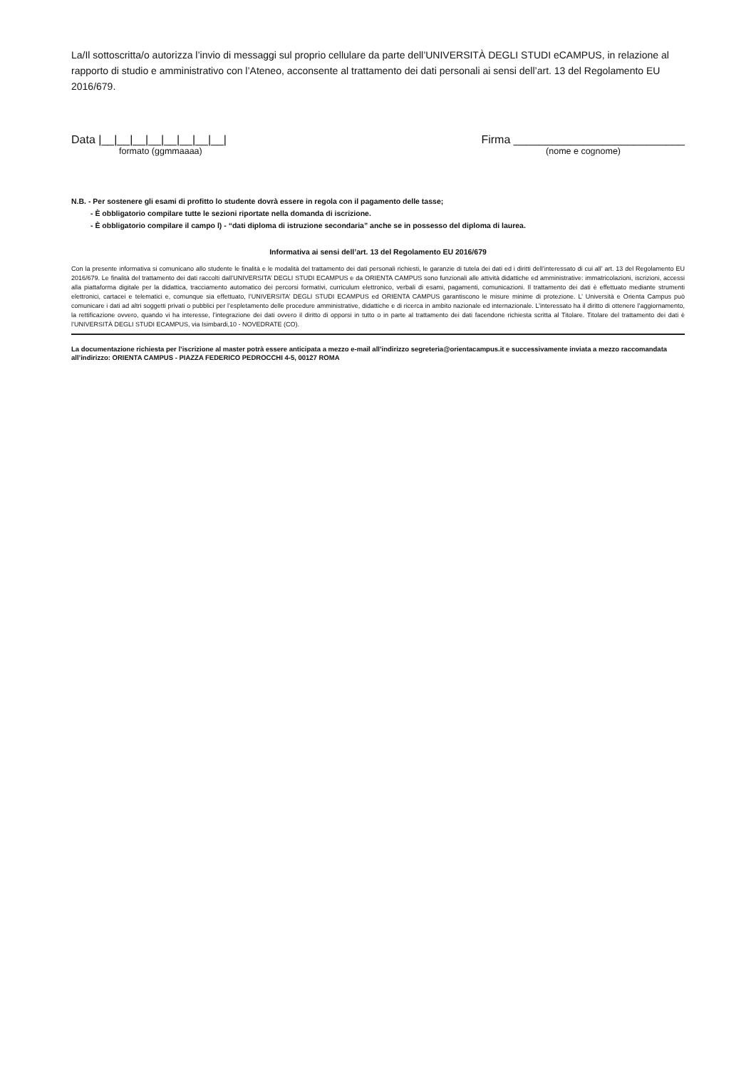La/Il sottoscritta/o autorizza l’invio di messaggi sul proprio cellulare da parte dell’UNIVERSITÀ DEGLI STUDI eCAMPUS, in relazione al rapporto di studio e amministrativo con l’Ateneo, acconsente al trattamento dei dati personali ai sensi dell’art. 13 del Regolamento EU 2016/679.
Data |__|__|__|__|__|__|__|__| Firma ___________________________
formato (ggmmaaaa) (nome e cognome)
N.B. - Per sostenere gli esami di profitto lo studente dovrà essere in regola con il pagamento delle tasse;
- È obbligatorio compilare tutte le sezioni riportate nella domanda di iscrizione.
- È obbligatorio compilare il campo l) - “dati diploma di istruzione secondaria” anche se in possesso del diploma di laurea.
Informativa ai sensi dell’art. 13 del Regolamento EU 2016/679
Con la presente informativa si comunicano allo studente le finalità e le modalità del trattamento dei dati personali richiesti, le garanzie di tutela dei dati ed i diritti dell’interessato di cui all’ art. 13 del Regolamento EU 2016/679. Le finalità del trattamento dei dati raccolti dall’UNIVERSITA’ DEGLI STUDI ECAMPUS e da ORIENTA CAMPUS sono funzionali alle attività didattiche ed amministrative: immatricolazioni, iscrizioni, accessi alla piattaforma digitale per la didattica, tracciamento automatico dei percorsi formativi, curriculum elettronico, verbali di esami, pagamenti, comunicazioni. Il trattamento dei dati è effettuato mediante strumenti elettronici, cartacei e telematici e, comunque sia effettuato, l’UNIVERSITA’ DEGLI STUDI ECAMPUS ed ORIENTA CAMPUS garantiscono le misure minime di protezione. L’ Università e Orienta Campus può comunicare i dati ad altri soggetti privati o pubblici per l’espletamento delle procedure amministrative, didattiche e di ricerca in ambito nazionale ed internazionale. L’interessato ha il diritto di ottenere l’aggiornamento, la rettificazione ovvero, quando vi ha interesse, l’integrazione dei dati ovvero il diritto di opporsi in tutto o in parte al trattamento dei dati facendone richiesta scritta al Titolare. Titolare del trattamento dei dati è l’UNIVERSITÀ DEGLI STUDI ECAMPUS, via Isimbardi,10 - NOVEDRATE (CO).
La documentazione richiesta per l’iscrizione al master potrà essere anticipata a mezzo e-mail all’indirizzo segreteria@orientacampus.it e successivamente inviata a mezzo raccomandata all’indirizzo: ORIENTA CAMPUS - PIAZZA FEDERICO PEDROCCHI 4-5, 00127 ROMA